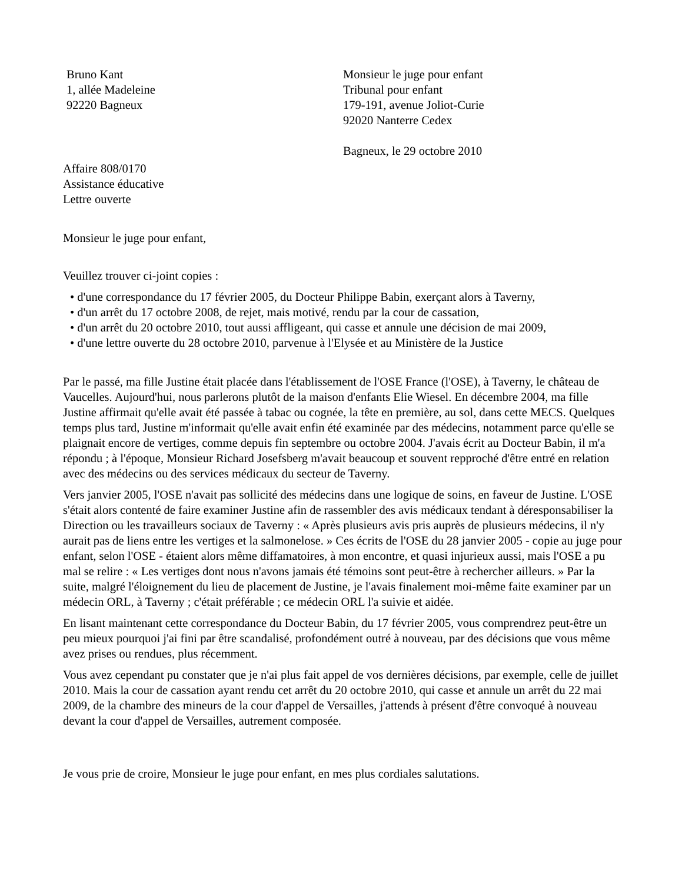Bruno Kant
1, allée Madeleine
92220 Bagneux
Monsieur le juge pour enfant
Tribunal pour enfant
179-191, avenue Joliot-Curie
92020 Nanterre Cedex
Bagneux, le 29 octobre 2010
Affaire 808/0170
Assistance éducative
Lettre ouverte
Monsieur le juge pour enfant,
Veuillez trouver ci-joint copies :
• d'une correspondance du 17 février 2005, du Docteur Philippe Babin, exerçant alors à Taverny,
• d'un arrêt du 17 octobre 2008, de rejet, mais motivé, rendu par la cour de cassation,
• d'un arrêt du 20 octobre 2010, tout aussi affligeant, qui casse et annule une décision de mai 2009,
• d'une lettre ouverte du 28 octobre 2010, parvenue à l'Elysée et au Ministère de la Justice
Par le passé, ma fille Justine était placée dans l'établissement de l'OSE France (l'OSE), à Taverny, le château de Vaucelles. Aujourd'hui, nous parlerons plutôt de la maison d'enfants Elie Wiesel. En décembre 2004, ma fille Justine affirmait qu'elle avait été passée à tabac ou cognée, la tête en première, au sol, dans cette MECS. Quelques temps plus tard, Justine m'informait qu'elle avait enfin été examinée par des médecins, notamment parce qu'elle se plaignait encore de vertiges, comme depuis fin septembre ou octobre 2004. J'avais écrit au Docteur Babin, il m'a répondu ; à l'époque, Monsieur Richard Josefsberg m'avait beaucoup et souvent repproché d'être entré en relation avec des médecins ou des services médicaux du secteur de Taverny.
Vers janvier 2005, l'OSE n'avait pas sollicité des médecins dans une logique de soins, en faveur de Justine. L'OSE s'était alors contenté de faire examiner Justine afin de rassembler des avis médicaux tendant à déresponsabiliser la Direction ou les travailleurs sociaux de Taverny : « Après plusieurs avis pris auprès de plusieurs médecins, il n'y aurait pas de liens entre les vertiges et la salmonelose. » Ces écrits de l'OSE du 28 janvier 2005 - copie au juge pour enfant, selon l'OSE - étaient alors même diffamatoires, à mon encontre, et quasi injurieux aussi, mais l'OSE a pu mal se relire : « Les vertiges dont nous n'avons jamais été témoins sont peut-être à rechercher ailleurs. » Par la suite, malgré l'éloignement du lieu de placement de Justine, je l'avais finalement moi-même faite examiner par un médecin ORL, à Taverny ; c'était préférable ; ce médecin ORL l'a suivie et aidée.
En lisant maintenant cette correspondance du Docteur Babin, du 17 février 2005, vous comprendrez peut-être un peu mieux pourquoi j'ai fini par être scandalisé, profondément outré à nouveau, par des décisions que vous même avez prises ou rendues, plus récemment.
Vous avez cependant pu constater que je n'ai plus fait appel de vos dernières décisions, par exemple, celle de juillet 2010. Mais la cour de cassation ayant rendu cet arrêt du 20 octobre 2010, qui casse et annule un arrêt du 22 mai 2009, de la chambre des mineurs de la cour d'appel de Versailles, j'attends à présent d'être convoqué à nouveau devant la cour d'appel de Versailles, autrement composée.
Je vous prie de croire, Monsieur le juge pour enfant, en mes plus cordiales salutations.